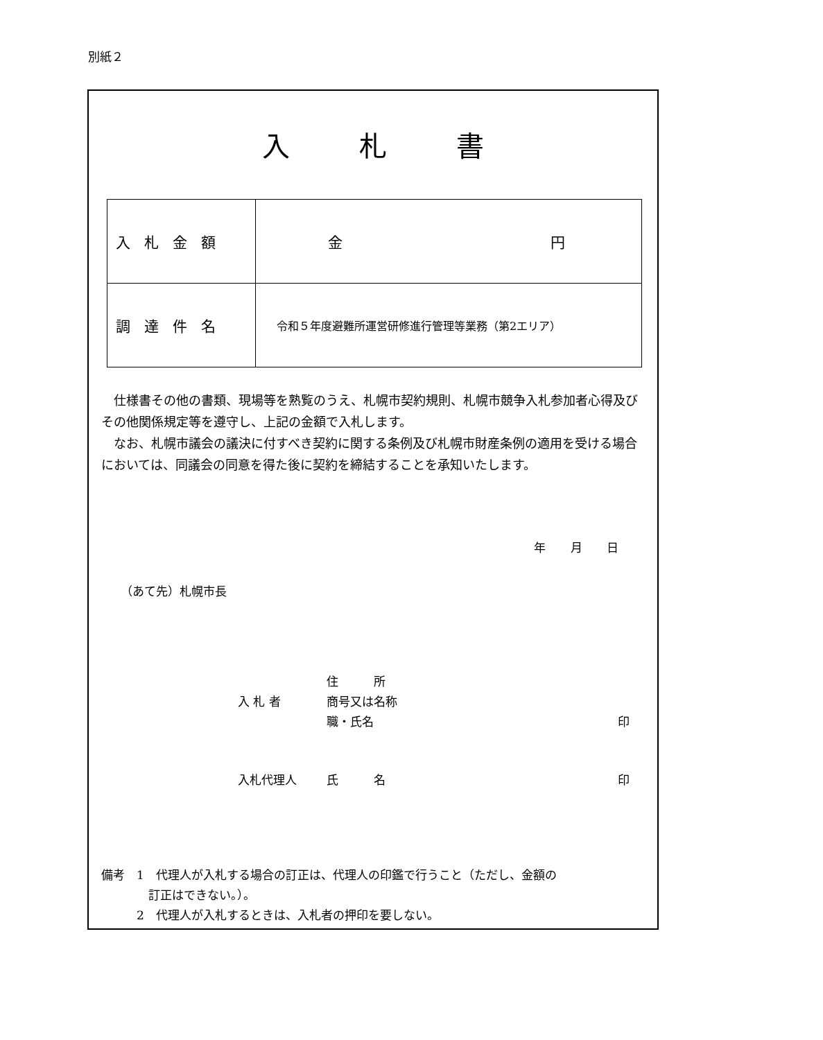別紙２
入札書
| 入札金額 | 金 円 |
| 調達件名 | 令和５年度避難所運営研修進行管理等業務（第2エリア） |
仕様書その他の書類、現場等を熟覧のうえ、札幌市契約規則、札幌市競争入札参加者心得及びその他関係規定等を遵守し、上記の金額で入札します。
なお、札幌市議会の議決に付すべき契約に関する条例及び札幌市財産条例の適用を受ける場合においては、同議会の同意を得た後に契約を締結することを承知いたします。
年 月 日
（あて先）札幌市長
住　　　所
入 札 者 商号又は名称
職・氏名 印
入札代理人 氏　　　名 印
備考　1　代理人が入札する場合の訂正は、代理人の印鑑で行うこと（ただし、金額の
　　　　訂正はできない。）。
　　　2　代理人が入札するときは、入札者の押印を要しない。